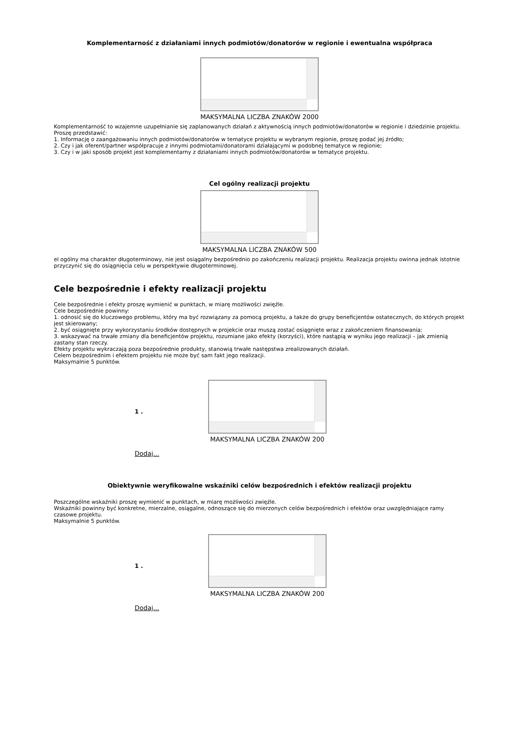Komplementarność z działaniami innych podmiotów/donatorów w regionie i ewentualna współpraca
MAKSYMALNA LICZBA ZNAKÓW 2000
Komplementarność to wzajemne uzupełnianie się zaplanowanych działań z aktywnością innych podmiotów/donatorów w regionie i dziedzinie projektu. Proszę przedstawić:
1. Informację o zaangażowaniu innych podmiotów/donatorów w tematyce projektu w wybranym regionie, proszę podać jej źródło;
2. Czy i jak oferent/partner współpracuje z innymi podmiotami/donatorami działającymi w podobnej tematyce w regionie;
3. Czy i w jaki sposób projekt jest komplementarny z działaniami innych podmiotów/donatorów w tematyce projektu.
Cel ogólny realizacji projektu
MAKSYMALNA LICZBA ZNAKÓW 500
el ogólny ma charakter długoterminowy, nie jest osiągalny bezpośrednio po zakończeniu realizacji projektu. Realizacja projektu owinna jednak istotnie przyczynić się do osiągnięcia celu w perspektywie długoterminowej.
Cele bezpośrednie i efekty realizacji projektu
Cele bezpośrednie i efekty proszę wymienić w punktach, w miarę możliwości zwięźle.
Cele bezpośrednie powinny:
1. odnosić się do kluczowego problemu, który ma być rozwiązany za pomocą projektu, a także do grupy beneficjentów ostatecznych, do których projekt jest skierowany;
2. być osiągnięte przy wykorzystaniu środków dostępnych w projekcie oraz muszą zostać osiągnięte wraz z zakończeniem finansowania;
3. wskazywać na trwałe zmiany dla beneficjentów projektu, rozumiane jako efekty (korzyści), które nastąpią w wyniku jego realizacji – jak zmienią zastany stan rzeczy.
Efekty projektu wykraczają poza bezpośrednie produkty, stanowią trwałe następstwa zrealizowanych działań.
Celem bezpośrednim i efektem projektu nie może być sam fakt jego realizacji.
Maksymalnie 5 punktów.
1 .
MAKSYMALNA LICZBA ZNAKÓW 200
Dodaj...
Obiektywnie weryfikowalne wskaźniki celów bezpośrednich i efektów realizacji projektu
Poszczególne wskaźniki proszę wymienić w punktach, w miarę możliwości zwięźle.
Wskaźniki powinny być konkretne, mierzalne, osiągalne, odnoszące się do mierzonych celów bezpośrednich i efektów oraz uwzględniające ramy czasowe projektu.
Maksymalnie 5 punktów.
1 .
MAKSYMALNA LICZBA ZNAKÓW 200
Dodaj...